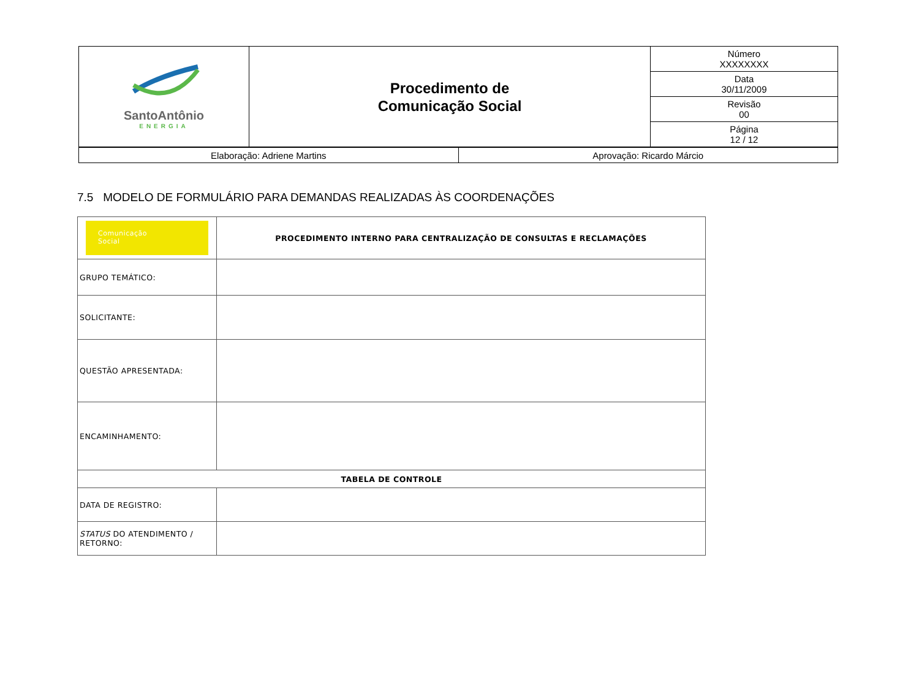| SantoAntônio ENERGIA | Procedimento de Comunicação Social | Número XXXXXXXX |
| | | Data 30/11/2009 |
| | | Revisão 00 |
| | | Página 12 / 12 |
| Elaboração: Adriene Martins | Aprovação: Ricardo Márcio |
7.5 MODELO DE FORMULÁRIO PARA DEMANDAS REALIZADAS ÀS COORDENAÇÕES
| Comunicação Social | PROCEDIMENTO INTERNO PARA CENTRALIZAÇÃO DE CONSULTAS E RECLAMAÇÕES |
| GRUPO TEMÁTICO: | |
| SOLICITANTE: | |
| QUESTÃO APRESENTADA: | |
| ENCAMINHAMENTO: | |
| TABELA DE CONTROLE | |
| DATA DE REGISTRO: | |
| STATUS DO ATENDIMENTO / RETORNO: | |